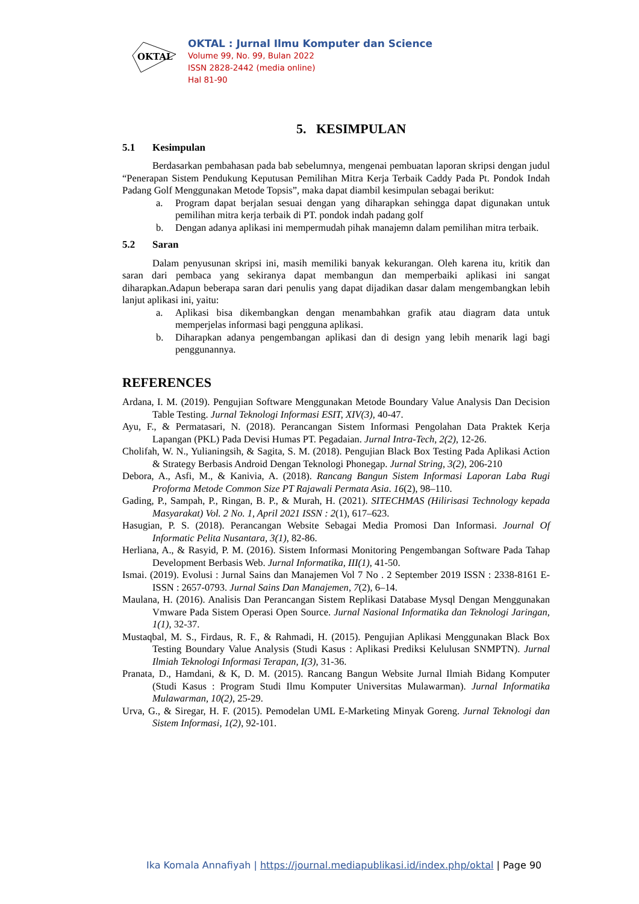OKTAL
OKTAL : Jurnal Ilmu Komputer dan Science
Volume 99, No. 99, Bulan 2022
ISSN 2828-2442 (media online)
Hal 81-90
5. KESIMPULAN
5.1 Kesimpulan
Berdasarkan pembahasan pada bab sebelumnya, mengenai pembuatan laporan skripsi dengan judul “Penerapan Sistem Pendukung Keputusan Pemilihan Mitra Kerja Terbaik Caddy Pada Pt. Pondok Indah Padang Golf Menggunakan Metode Topsis”, maka dapat diambil kesimpulan sebagai berikut:
a. Program dapat berjalan sesuai dengan yang diharapkan sehingga dapat digunakan untuk pemilihan mitra kerja terbaik di PT. pondok indah padang golf
b. Dengan adanya aplikasi ini mempermudah pihak manajemn dalam pemilihan mitra terbaik.
5.2 Saran
Dalam penyusunan skripsi ini, masih memiliki banyak kekurangan. Oleh karena itu, kritik dan saran dari pembaca yang sekiranya dapat membangun dan memperbaiki aplikasi ini sangat diharapkan.Adapun beberapa saran dari penulis yang dapat dijadikan dasar dalam mengembangkan lebih lanjut aplikasi ini, yaitu:
a. Aplikasi bisa dikembangkan dengan menambahkan grafik atau diagram data untuk memperjelas informasi bagi pengguna aplikasi.
b. Diharapkan adanya pengembangan aplikasi dan di design yang lebih menarik lagi bagi penggunannya.
REFERENCES
Ardana, I. M. (2019). Pengujian Software Menggunakan Metode Boundary Value Analysis Dan Decision Table Testing. Jurnal Teknologi Informasi ESIT, XIV(3), 40-47.
Ayu, F., & Permatasari, N. (2018). Perancangan Sistem Informasi Pengolahan Data Praktek Kerja Lapangan (PKL) Pada Devisi Humas PT. Pegadaian. Jurnal Intra-Tech, 2(2), 12-26.
Cholifah, W. N., Yulianingsih, & Sagita, S. M. (2018). Pengujian Black Box Testing Pada Aplikasi Action & Strategy Berbasis Android Dengan Teknologi Phonegap. Jurnal String, 3(2), 206-210
Debora, A., Asfi, M., & Kanivia, A. (2018). Rancang Bangun Sistem Informasi Laporan Laba Rugi Proforma Metode Common Size PT Rajawali Permata Asia. 16(2), 98–110.
Gading, P., Sampah, P., Ringan, B. P., & Murah, H. (2021). SITECHMAS (Hilirisasi Technology kepada Masyarakat) Vol. 2 No. 1, April 2021 ISSN : 2(1), 617–623.
Hasugian, P. S. (2018). Perancangan Website Sebagai Media Promosi Dan Informasi. Journal Of Informatic Pelita Nusantara, 3(1), 82-86.
Herliana, A., & Rasyid, P. M. (2016). Sistem Informasi Monitoring Pengembangan Software Pada Tahap Development Berbasis Web. Jurnal Informatika, III(1), 41-50.
Ismai. (2019). Evolusi : Jurnal Sains dan Manajemen Vol 7 No . 2 September 2019 ISSN : 2338-8161 E-ISSN : 2657-0793. Jurnal Sains Dan Manajemen, 7(2), 6–14.
Maulana, H. (2016). Analisis Dan Perancangan Sistem Replikasi Database Mysql Dengan Menggunakan Vmware Pada Sistem Operasi Open Source. Jurnal Nasional Informatika dan Teknologi Jaringan, 1(1), 32-37.
Mustaqbal, M. S., Firdaus, R. F., & Rahmadi, H. (2015). Pengujian Aplikasi Menggunakan Black Box Testing Boundary Value Analysis (Studi Kasus : Aplikasi Prediksi Kelulusan SNMPTN). Jurnal Ilmiah Teknologi Informasi Terapan, I(3), 31-36.
Pranata, D., Hamdani, & K, D. M. (2015). Rancang Bangun Website Jurnal Ilmiah Bidang Komputer (Studi Kasus : Program Studi Ilmu Komputer Universitas Mulawarman). Jurnal Informatika Mulawarman, 10(2), 25-29.
Urva, G., & Siregar, H. F. (2015). Pemodelan UML E-Marketing Minyak Goreng. Jurnal Teknologi dan Sistem Informasi, 1(2), 92-101.
Ika Komala Annafiyah | https://journal.mediapublikasi.id/index.php/oktal | Page 90